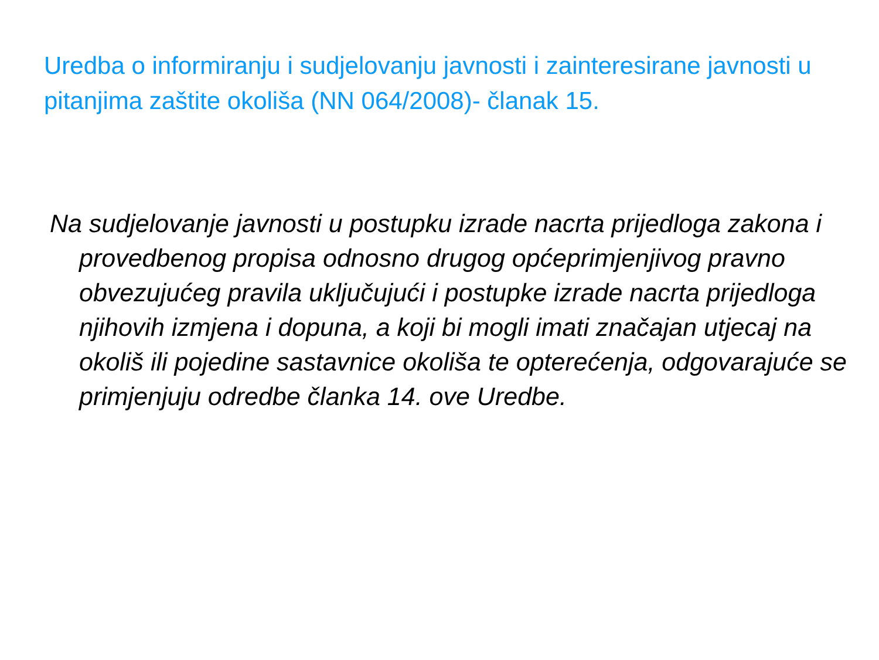Uredba o informiranju i sudjelovanju javnosti i zainteresirane javnosti u pitanjima zaštite okoliša (NN 064/2008)- članak 15.
Na sudjelovanje javnosti u postupku izrade nacrta prijedloga zakona i provedbenog propisa odnosno drugog općeprimjenjivog pravno obvezujućeg pravila uključujući i postupke izrade nacrta prijedloga njihovih izmjena i dopuna, a koji bi mogli imati značajan utjecaj na okoliš ili pojedine sastavnice okoliša te opterećenja, odgovarajuće se primjenjuju odredbe članka 14. ove Uredbe.